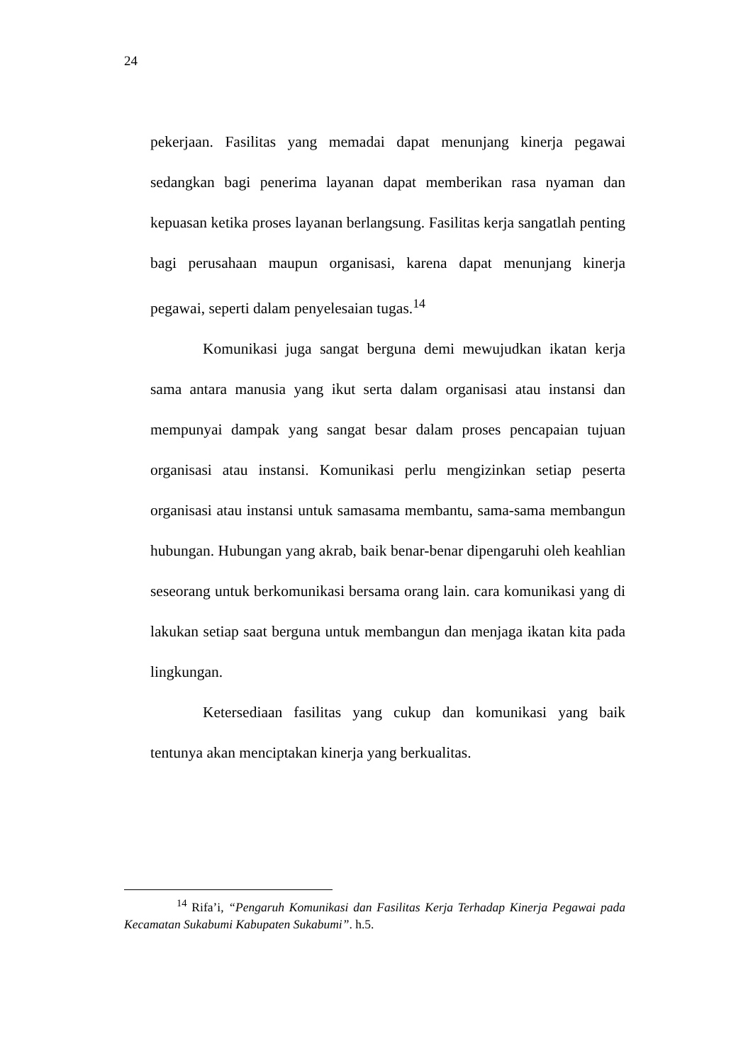24
pekerjaan. Fasilitas yang memadai dapat menunjang kinerja pegawai sedangkan bagi penerima layanan dapat memberikan rasa nyaman dan kepuasan ketika proses layanan berlangsung. Fasilitas kerja sangatlah penting bagi perusahaan maupun organisasi, karena dapat menunjang kinerja pegawai, seperti dalam penyelesaian tugas.<sup>14</sup>
Komunikasi juga sangat berguna demi mewujudkan ikatan kerja sama antara manusia yang ikut serta dalam organisasi atau instansi dan mempunyai dampak yang sangat besar dalam proses pencapaian tujuan organisasi atau instansi. Komunikasi perlu mengizinkan setiap peserta organisasi atau instansi untuk samasama membantu, sama-sama membangun hubungan. Hubungan yang akrab, baik benar-benar dipengaruhi oleh keahlian seseorang untuk berkomunikasi bersama orang lain. cara komunikasi yang di lakukan setiap saat berguna untuk membangun dan menjaga ikatan kita pada lingkungan.
Ketersediaan fasilitas yang cukup dan komunikasi yang baik tentunya akan menciptakan kinerja yang berkualitas.
<sup>14</sup> Rifa’i, “Pengaruh Komunikasi dan Fasilitas Kerja Terhadap Kinerja Pegawai pada Kecamatan Sukabumi Kabupaten Sukabumi”. h.5.